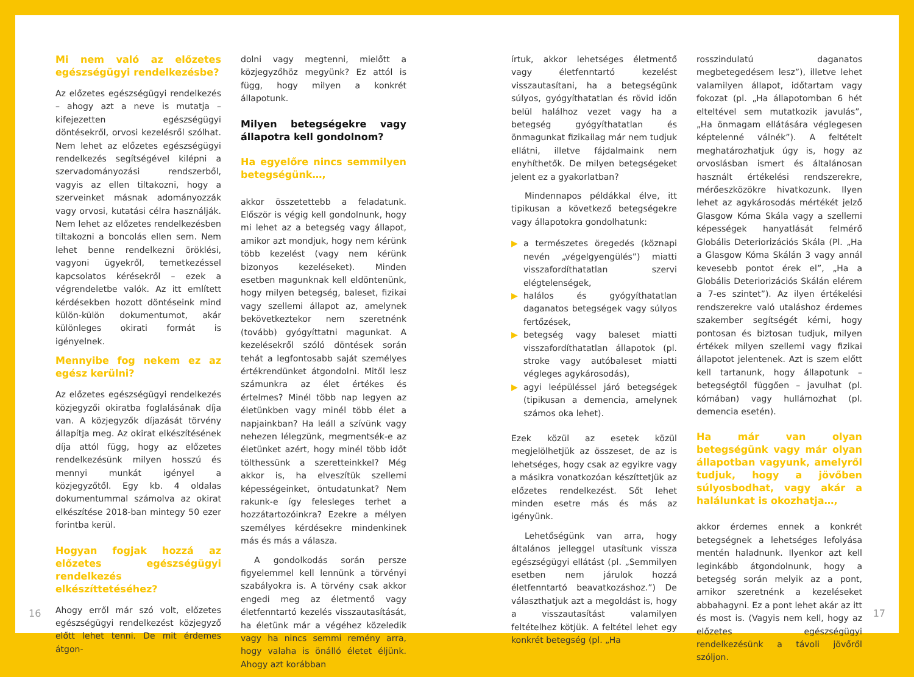Mi nem való az előzetes egészségügyi rendelkezésbe?
Az előzetes egészségügyi rendelkezés – ahogy azt a neve is mutatja – kifejezetten egészségügyi döntésekről, orvosi kezelésről szólhat. Nem lehet az előzetes egészségügyi rendelkezés segítségével kilépni a szervadományozási rendszerből, vagyis az ellen tiltakozni, hogy a szerveinket másnak adományozzák vagy orvosi, kutatási célra használják. Nem lehet az előzetes rendelkezésben tiltakozni a boncolás ellen sem. Nem lehet benne rendelkezni öröklési, vagyoni ügyekről, temetkezéssel kapcsolatos kérésekről – ezek a végrendeletbe valók. Az itt említett kérdésekben hozott döntéseink mind külön-külön dokumentumot, akár különleges okirati formát is igényelnek.
Mennyibe fog nekem ez az egész kerülni?
Az előzetes egészségügyi rendelkezés közjegyzői okiratba foglalásának díja van. A közjegyzők díjazását törvény állapítja meg. Az okirat elkészítésének díja attól függ, hogy az előzetes rendelkezésünk milyen hosszú és mennyi munkát igényel a közjegyzőtől. Egy kb. 4 oldalas dokumentummal számolva az okirat elkészítése 2018-ban mintegy 50 ezer forintba kerül.
Hogyan fogjak hozzá az előzetes egészségügyi rendelkezés elkészíttetéséhez?
Ahogy erről már szó volt, előzetes egészségügyi rendelkezést közjegyző előtt lehet tenni. De mit érdemes átgon-
dolni vagy megtenni, mielőtt a közjegyzőhöz megyünk? Ez attól is függ, hogy milyen a konkrét állapotunk.
Milyen betegségekre vagy állapotra kell gondolnom?
Ha egyelőre nincs semmilyen betegségünk…,
akkor összetettebb a feladatunk. Először is végig kell gondolnunk, hogy mi lehet az a betegség vagy állapot, amikor azt mondjuk, hogy nem kérünk több kezelést (vagy nem kérünk bizonyos kezeléseket). Minden esetben magunknak kell eldöntenünk, hogy milyen betegség, baleset, fizikai vagy szellemi állapot az, amelynek bekövetkeztekor nem szeretnénk (tovább) gyógyíttatni magunkat. A kezelésekről szóló döntések során tehát a legfontosabb saját személyes értékrendünket átgondolni. Mitől lesz számunkra az élet értékes és értelmes? Minél több nap legyen az életünkben vagy minél több élet a napjainkban? Ha leáll a szívünk vagy nehezen lélegzünk, megmentsék-e az életünket azért, hogy minél több időt tölthessünk a szeretteinkkel? Még akkor is, ha elveszítük szellemi képességeinket, öntudatunkat? Nem rakunk-e így felesleges terhet a hozzátartozóinkra? Ezekre a mélyen személyes kérdésekre mindenkinek más és más a válasza.
A gondolkodás során persze figyelemmel kell lennünk a törvényi szabályokra is. A törvény csak akkor engedi meg az életmentő vagy életfenntartó kezelés visszautasítását, ha életünk már a végéhez közeledik vagy ha nincs semmi remény arra, hogy valaha is önálló életet éljünk. Ahogy azt korábban
írtuk, akkor lehetséges életmentő vagy életfenntartó kezelést visszautasítani, ha a betegségünk súlyos, gyógyíthatatlan és rövid időn belül halálhoz vezet vagy ha a betegség gyógyíthatatlan és önmagunkat fizikailag már nem tudjuk ellátni, illetve fájdalmaink nem enyhíthetők. De milyen betegségeket jelent ez a gyakorlatban?
Mindennapos példákkal élve, itt tipikusan a következő betegségekre vagy állapotokra gondolhatunk:
▶ a természetes öregedés (köznapi nevén „végelgyengülés”) miatti visszafordíthatatlan szervi elégtelenségek,
▶ halálos és gyógyíthatatlan daganatos betegségek vagy súlyos fertőzések,
▶ betegség vagy baleset miatti visszafordíthatatlan állapotok (pl. stroke vagy autóbaleset miatti végleges agykárosodás),
▶ agyi leépüléssel járó betegségek (tipikusan a demencia, amelynek számos oka lehet).
Ezek közül az esetek közül megjelölhetjük az összeset, de az is lehetséges, hogy csak az egyikre vagy a másikra vonatkozóan készíttetjük az előzetes rendelkezést. Sőt lehet minden esetre más és más az igényünk.
Lehetőségünk van arra, hogy általános jelleggel utasítunk vissza egészségügyi ellátást (pl. „Semmilyen esetben nem járulok hozzá életfenntartó beavatkozáshoz.”) De választhatjuk azt a megoldást is, hogy a visszautasítást valamilyen feltételhez kötjük. A feltétel lehet egy konkrét betegség (pl. „Ha
rosszindulatú daganatos megbetegedésem lesz”), illetve lehet valamilyen állapot, időtartam vagy fokozat (pl. „Ha állapotomban 6 hét elteltével sem mutatkozik javulás”, „Ha önmagam ellátására véglegesen képtelenné válnék”). A feltételt meghatározhatjuk úgy is, hogy az orvoslásban ismert és általánosan használt értékelési rendszerekre, mérőeszközökre hivatkozunk. Ilyen lehet az agykárosodás mértékét jelző Glasgow Kóma Skála vagy a szellemi képességek hanyatlását felmérő Globális Deteriorizációs Skála (Pl. „Ha a Glasgow Kóma Skálán 3 vagy annál kevesebb pontot érek el”, „Ha a Globális Deteriorizációs Skálán elérem a 7-es szintet”). Az ilyen értékelési rendszerekre való utaláshoz érdemes szakember segítségét kérni, hogy pontosan és biztosan tudjuk, milyen értékek milyen szellemi vagy fizikai állapotot jelentenek. Azt is szem előtt kell tartanunk, hogy állapotunk – betegségtől függően – javulhat (pl. kómában) vagy hullámozhat (pl. demencia esetén).
Ha már van olyan betegségünk vagy már olyan állapotban vagyunk, amelyről tudjuk, hogy a jövőben súlyosbodhat, vagy akár a halálunkat is okozhatja…,
akkor érdemes ennek a konkrét betegségnek a lehetséges lefolyása mentén haladnunk. Ilyenkor azt kell leginkább átgondolnunk, hogy a betegség során melyik az a pont, amikor szeretnénk a kezeléseket abbahagyni. Ez a pont lehet akár az itt és most is. (Vagyis nem kell, hogy az előzetes egészségügyi rendelkezésünk a távoli jövőről szóljon.
16 17